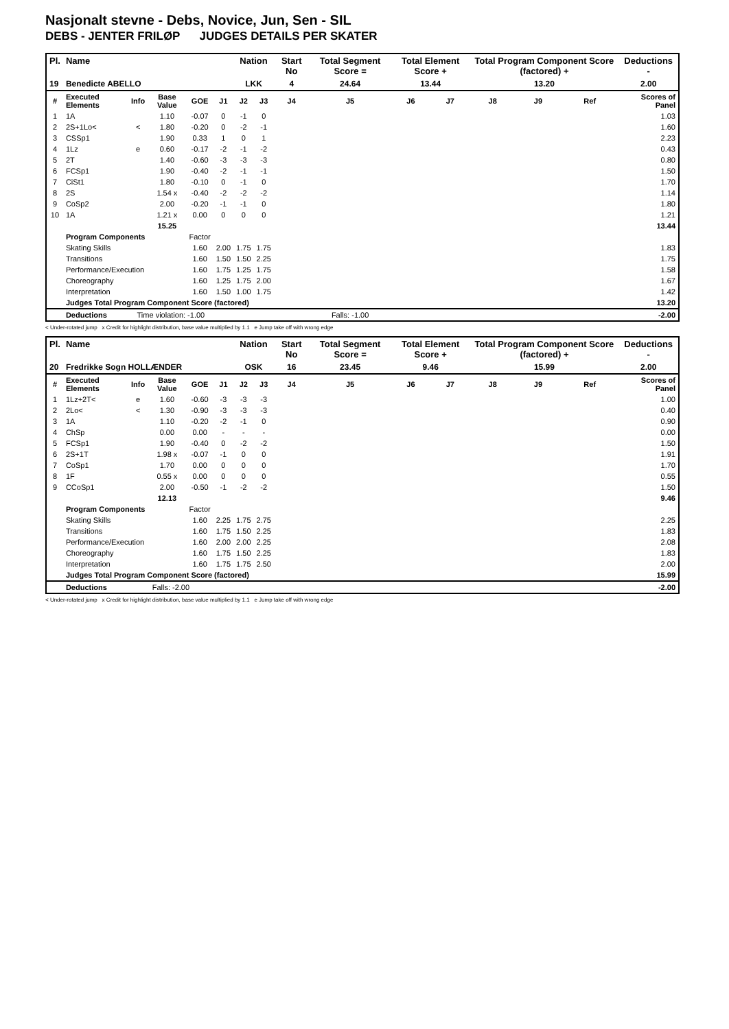Nasjonalt stevne - Debs, Novice, Jun, Sen - SIL
DEBS - JENTER FRILØP JUDGES DETAILS PER SKATER
| Pl. | Name | | | | | Nation | | Start No | Total Segment Score = | Total Element Score + | | Total Program Component Score (factored) + | | | Deductions - |
| --- | --- | --- | --- | --- | --- | --- | --- | --- | --- | --- | --- | --- | --- | --- | --- |
| 19 | Benedicte ABELLO | | | | | LKK | | 4 | 24.64 | 13.44 | | 13.20 | | | 2.00 |
| # | Executed Elements | Info | Base Value | GOE | J1 | J2 | J3 | J4 | J5 | J6 | J7 | J8 | J9 | Ref | Scores of Panel |
| 1 | 1A | | 1.10 | -0.07 | 0 | -1 | 0 | | | | | | | | 1.03 |
| 2 | 2S+1Lo< | < | 1.80 | -0.20 | 0 | -2 | -1 | | | | | | | | 1.60 |
| 3 | CSSp1 | | 1.90 | 0.33 | 1 | 0 | 1 | | | | | | | | 2.23 |
| 4 | 1Lz | e | 0.60 | -0.17 | -2 | -1 | -2 | | | | | | | | 0.43 |
| 5 | 2T | | 1.40 | -0.60 | -3 | -3 | -3 | | | | | | | | 0.80 |
| 6 | FCSp1 | | 1.90 | -0.40 | -2 | -1 | -1 | | | | | | | | 1.50 |
| 7 | CiSt1 | | 1.80 | -0.10 | 0 | -1 | 0 | | | | | | | | 1.70 |
| 8 | 2S | | 1.54 x | -0.40 | -2 | -2 | -2 | | | | | | | | 1.14 |
| 9 | CoSp2 | | 2.00 | -0.20 | -1 | -1 | 0 | | | | | | | | 1.80 |
| 10 | 1A | | 1.21 x | 0.00 | 0 | 0 | 0 | | | | | | | | 1.21 |
| | | | 15.25 | | | | | | | | | | | | 13.44 |
| | Program Components | | | Factor | | | | | | | | | | | |
| | Skating Skills | | | 1.60 | 2.00 | 1.75 | 1.75 | | | | | | | | 1.83 |
| | Transitions | | | 1.60 | 1.50 | 1.50 | 2.25 | | | | | | | | 1.75 |
| | Performance/Execution | | | 1.60 | 1.75 | 1.25 | 1.75 | | | | | | | | 1.58 |
| | Choreography | | | 1.60 | 1.25 | 1.75 | 2.00 | | | | | | | | 1.67 |
| | Interpretation | | | 1.60 | 1.50 | 1.00 | 1.75 | | | | | | | | 1.42 |
| | Judges Total Program Component Score (factored) | | | | | | | | | | | | | | 13.20 |
| | Deductions | Time violation: -1.00 | | | | | | | Falls: -1.00 | | | | | | -2.00 |
< Under-rotated jump x Credit for highlight distribution, base value multiplied by 1.1 e Jump take off with wrong edge
| Pl. | Name | | | | | Nation | | Start No | Total Segment Score = | Total Element Score + | | Total Program Component Score (factored) + | | | Deductions - |
| --- | --- | --- | --- | --- | --- | --- | --- | --- | --- | --- | --- | --- | --- | --- | --- |
| 20 | Fredrikke Sogn HOLLÆNDER | | | | | OSK | | 16 | 23.45 | 9.46 | | 15.99 | | | 2.00 |
| # | Executed Elements | Info | Base Value | GOE | J1 | J2 | J3 | J4 | J5 | J6 | J7 | J8 | J9 | Ref | Scores of Panel |
| 1 | 1Lz+2T< | e | 1.60 | -0.60 | -3 | -3 | -3 | | | | | | | | 1.00 |
| 2 | 2Lo< | < | 1.30 | -0.90 | -3 | -3 | -3 | | | | | | | | 0.40 |
| 3 | 1A | | 1.10 | -0.20 | -2 | -1 | 0 | | | | | | | | 0.90 |
| 4 | ChSp | | 0.00 | 0.00 | - | - | - | | | | | | | | 0.00 |
| 5 | FCSp1 | | 1.90 | -0.40 | 0 | -2 | -2 | | | | | | | | 1.50 |
| 6 | 2S+1T | | 1.98 x | -0.07 | -1 | 0 | 0 | | | | | | | | 1.91 |
| 7 | CoSp1 | | 1.70 | 0.00 | 0 | 0 | 0 | | | | | | | | 1.70 |
| 8 | 1F | | 0.55 x | 0.00 | 0 | 0 | 0 | | | | | | | | 0.55 |
| 9 | CCoSp1 | | 2.00 | -0.50 | -1 | -2 | -2 | | | | | | | | 1.50 |
| | | | 12.13 | | | | | | | | | | | | 9.46 |
| | Program Components | | | Factor | | | | | | | | | | | |
| | Skating Skills | | | 1.60 | 2.25 | 1.75 | 2.75 | | | | | | | | 2.25 |
| | Transitions | | | 1.60 | 1.75 | 1.50 | 2.25 | | | | | | | | 1.83 |
| | Performance/Execution | | | 1.60 | 2.00 | 2.00 | 2.25 | | | | | | | | 2.08 |
| | Choreography | | | 1.60 | 1.75 | 1.50 | 2.25 | | | | | | | | 1.83 |
| | Interpretation | | | 1.60 | 1.75 | 1.75 | 2.50 | | | | | | | | 2.00 |
| | Judges Total Program Component Score (factored) | | | | | | | | | | | | | | 15.99 |
| | Deductions | Falls: -2.00 | | | | | | | | | | | | | -2.00 |
< Under-rotated jump x Credit for highlight distribution, base value multiplied by 1.1 e Jump take off with wrong edge